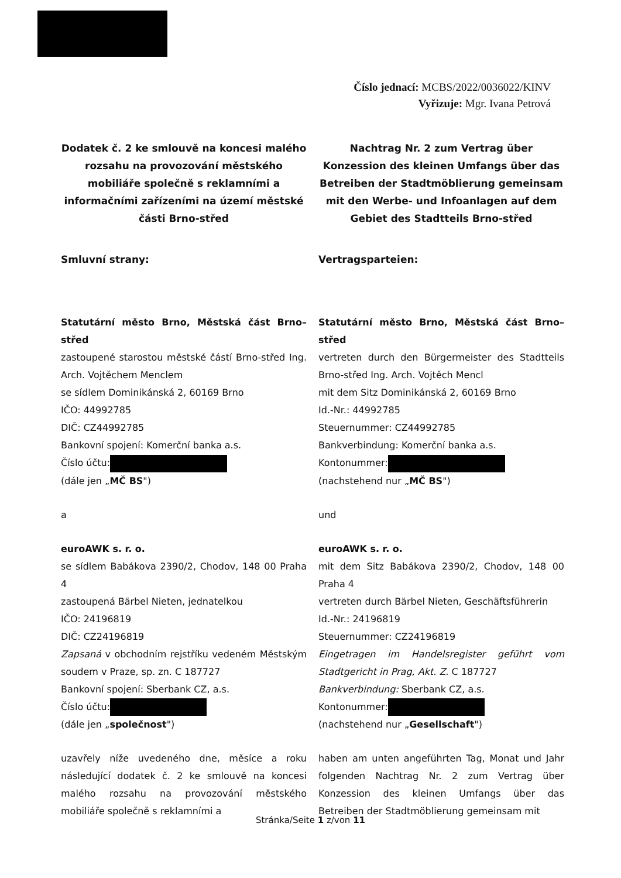Číslo jednací: MCBS/2022/0036022/KINV
Vyřizuje: Mgr. Ivana Petrová
Dodatek č. 2 ke smlouvě na koncesi malého rozsahu na provozování městského mobiliáře společně s reklamními a informačními zařízeními na území městské části Brno-střed
Smluvní strany:
Statutární město Brno, Městská část Brno–střed
zastoupené starostou městské částí Brno-střed Ing. Arch. Vojtěchem Menclem
se sídlem Dominikánská 2, 60169 Brno
IČO: 44992785
DIČ: CZ44992785
Bankovní spojení: Komerční banka a.s.
Číslo účtu:
(dále jen „MČ BS")
a
euroAWK s. r. o.
se sídlem Babákova 2390/2, Chodov, 148 00 Praha 4
zastoupená Bärbel Nieten, jednatelkou
IČO: 24196819
DIČ: CZ24196819
Zapsaná v obchodním rejstříku vedeném Městským soudem v Praze, sp. zn. C 187727
Bankovní spojení: Sberbank CZ, a.s.
Číslo účtu:
(dále jen „společnost")
uzavřely níže uvedeného dne, měsíce a roku následující dodatek č. 2 ke smlouvě na koncesi malého rozsahu na provozování městského mobiliáře společně s reklamními a
Nachtrag Nr. 2 zum Vertrag über Konzession des kleinen Umfangs über das Betreiben der Stadtmöblierung gemeinsam mit den Werbe- und Infoanlagen auf dem Gebiet des Stadtteils Brno-střed
Vertragsparteien:
Statutární město Brno, Městská část Brno–střed
vertreten durch den Bürgermeister des Stadtteils Brno-střed Ing. Arch. Vojtěch Mencl
mit dem Sitz Dominikánská 2, 60169 Brno
Id.-Nr.: 44992785
Steuernummer: CZ44992785
Bankverbindung: Komerční banka a.s.
Kontonummer:
(nachstehend nur „MČ BS")
und
euroAWK s. r. o.
mit dem Sitz Babákova 2390/2, Chodov, 148 00 Praha 4
vertreten durch Bärbel Nieten, Geschäftsführerin
Id.-Nr.: 24196819
Steuernummer: CZ24196819
Eingetragen im Handelsregister geführt vom Stadtgericht in Prag, Akt. Z. C 187727
Bankverbindung: Sberbank CZ, a.s.
Kontonummer:
(nachstehend nur „Gesellschaft")
haben am unten angeführten Tag, Monat und Jahr folgenden Nachtrag Nr. 2 zum Vertrag über Konzession des kleinen Umfangs über das Betreiben der Stadtmöblierung gemeinsam mit
Stránka/Seite 1 z/von 11